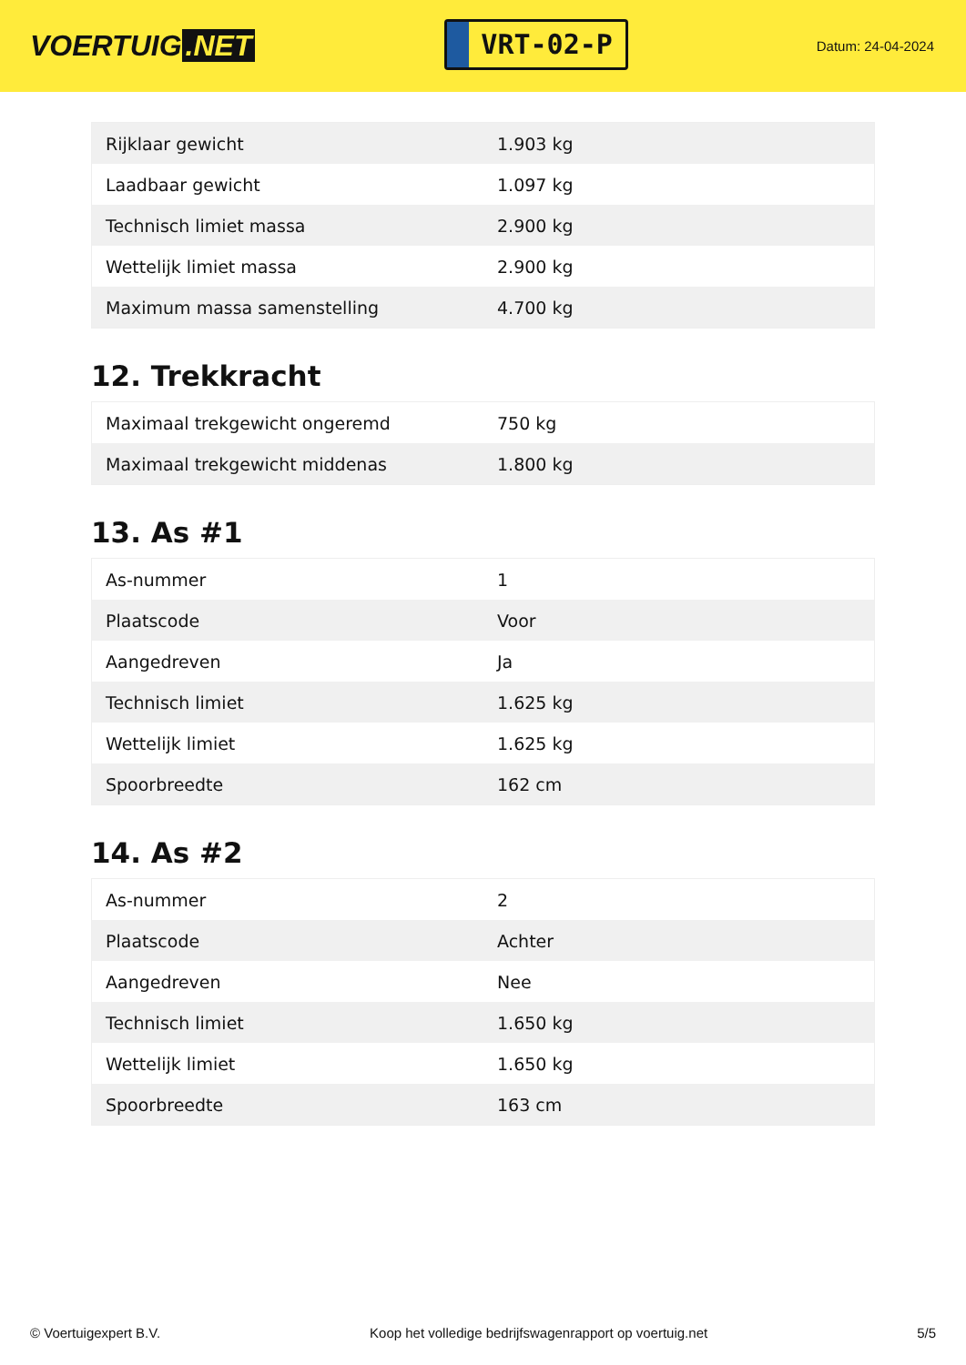VOERTUIG.NET
VRT-02-P
Datum: 24-04-2024
| Rijklaar gewicht | 1.903 kg |
| Laadbaar gewicht | 1.097 kg |
| Technisch limiet massa | 2.900 kg |
| Wettelijk limiet massa | 2.900 kg |
| Maximum massa samenstelling | 4.700 kg |
12. Trekkracht
| Maximaal trekgewicht ongeremd | 750 kg |
| Maximaal trekgewicht middenas | 1.800 kg |
13. As #1
| As-nummer | 1 |
| Plaatscode | Voor |
| Aangedreven | Ja |
| Technisch limiet | 1.625 kg |
| Wettelijk limiet | 1.625 kg |
| Spoorbreedte | 162 cm |
14. As #2
| As-nummer | 2 |
| Plaatscode | Achter |
| Aangedreven | Nee |
| Technisch limiet | 1.650 kg |
| Wettelijk limiet | 1.650 kg |
| Spoorbreedte | 163 cm |
© Voertuigexpert B.V. Koop het volledige bedrijfswagenrapport op voertuig.net 5/5